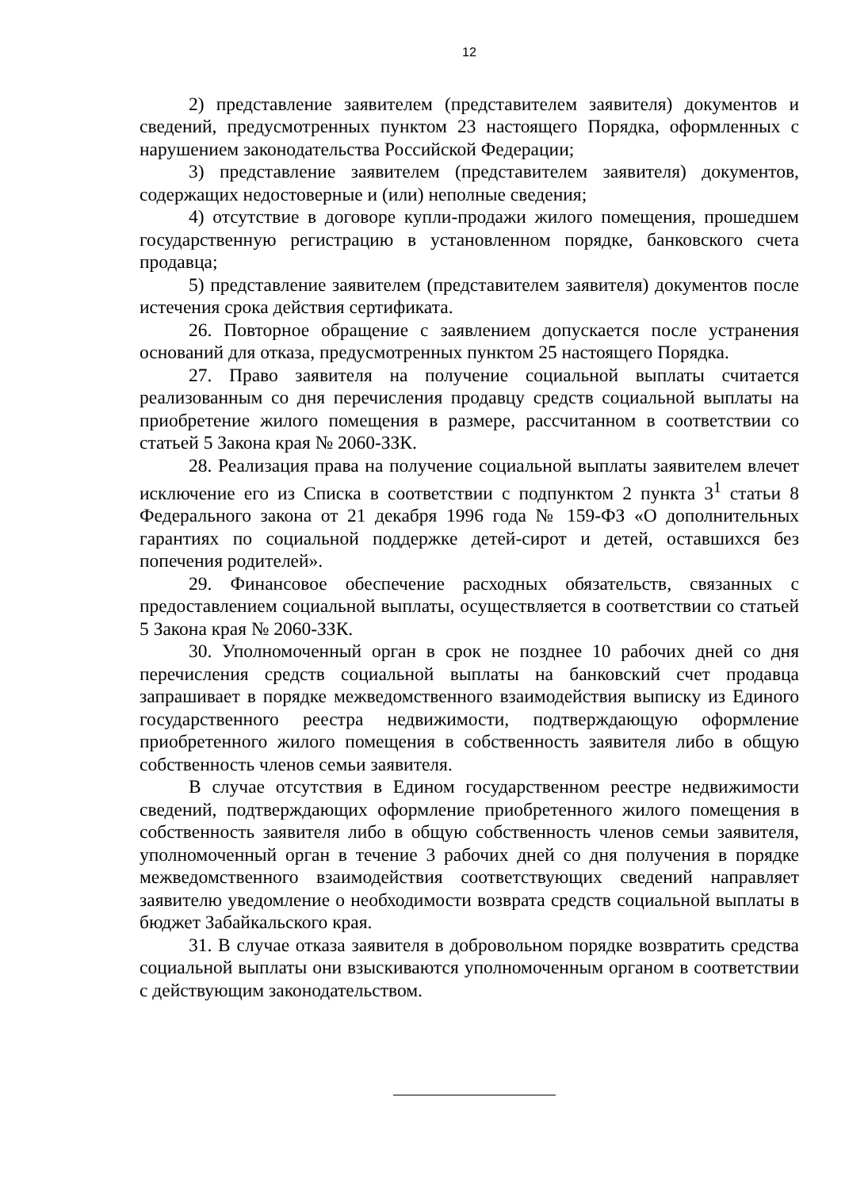12
2) представление заявителем (представителем заявителя) документов и сведений, предусмотренных пунктом 23 настоящего Порядка, оформленных с нарушением законодательства Российской Федерации;
3) представление заявителем (представителем заявителя) документов, содержащих недостоверные и (или) неполные сведения;
4) отсутствие в договоре купли-продажи жилого помещения, прошедшем государственную регистрацию в установленном порядке, банковского счета продавца;
5) представление заявителем (представителем заявителя) документов после истечения срока действия сертификата.
26. Повторное обращение с заявлением допускается после устранения оснований для отказа, предусмотренных пунктом 25 настоящего Порядка.
27. Право заявителя на получение социальной выплаты считается реализованным со дня перечисления продавцу средств социальной выплаты на приобретение жилого помещения в размере, рассчитанном в соответствии со статьей 5 Закона края № 2060-ЗЗК.
28. Реализация права на получение социальной выплаты заявителем влечет исключение его из Списка в соответствии с подпунктом 2 пункта 3<sup>1</sup> статьи 8 Федерального закона от 21 декабря 1996 года № 159-ФЗ «О дополнительных гарантиях по социальной поддержке детей-сирот и детей, оставшихся без попечения родителей».
29. Финансовое обеспечение расходных обязательств, связанных с предоставлением социальной выплаты, осуществляется в соответствии со статьей 5 Закона края № 2060-ЗЗК.
30. Уполномоченный орган в срок не позднее 10 рабочих дней со дня перечисления средств социальной выплаты на банковский счет продавца запрашивает в порядке межведомственного взаимодействия выписку из Единого государственного реестра недвижимости, подтверждающую оформление приобретенного жилого помещения в собственность заявителя либо в общую собственность членов семьи заявителя.
В случае отсутствия в Едином государственном реестре недвижимости сведений, подтверждающих оформление приобретенного жилого помещения в собственность заявителя либо в общую собственность членов семьи заявителя, уполномоченный орган в течение 3 рабочих дней со дня получения в порядке межведомственного взаимодействия соответствующих сведений направляет заявителю уведомление о необходимости возврата средств социальной выплаты в бюджет Забайкальского края.
31. В случае отказа заявителя в добровольном порядке возвратить средства социальной выплаты они взыскиваются уполномоченным органом в соответствии с действующим законодательством.